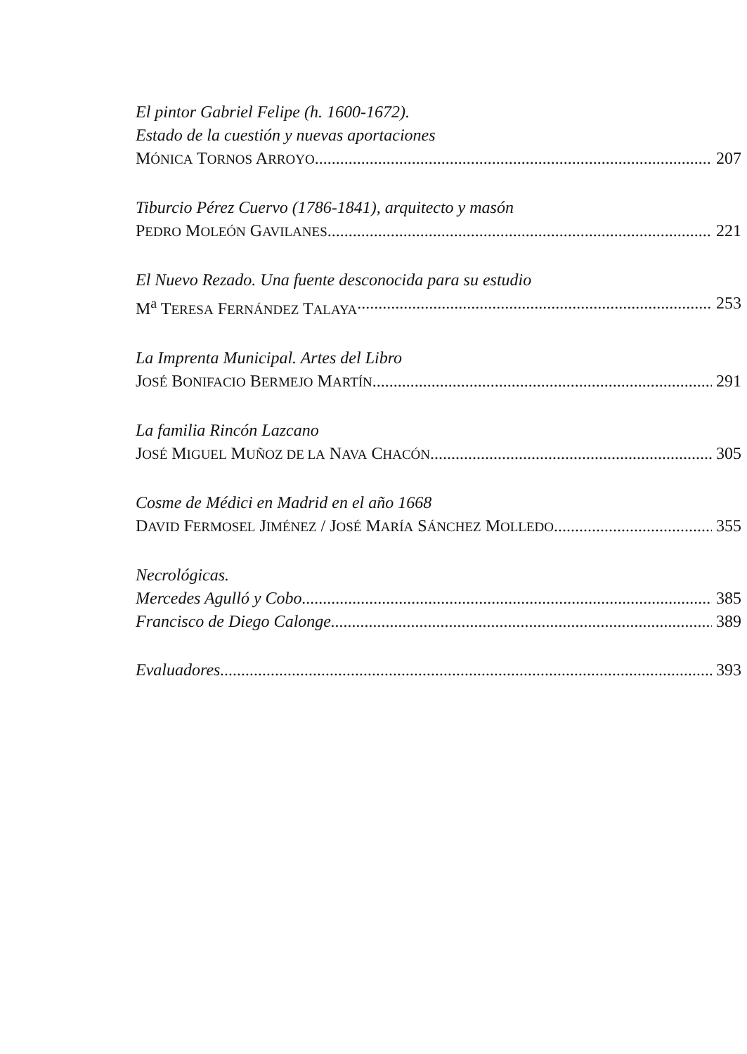El pintor Gabriel Felipe (h. 1600-1672).
Estado de la cuestión y nuevas aportaciones
MÓNICA TORNOS ARROYO 207
Tiburcio Pérez Cuervo (1786-1841), arquitecto y masón
PEDRO MOLEÓN GAVILANES 221
El Nuevo Rezado. Una fuente desconocida para su estudio
M<sup>a</sup> TERESA FERNÁNDEZ TALAYA 253
La Imprenta Municipal. Artes del Libro
JOSÉ BONIFACIO BERMEJO MARTÍN 291
La familia Rincón Lazcano
JOSÉ MIGUEL MUÑOZ DE LA NAVA CHACÓN 305
Cosme de Médici en Madrid en el año 1668
DAVID FERMOSEL JIMÉNEZ / JOSÉ MARÍA SÁNCHEZ MOLLEDO 355
Necrológicas.
Mercedes Agulló y Cobo 385
Francisco de Diego Calonge 389
Evaluadores 393